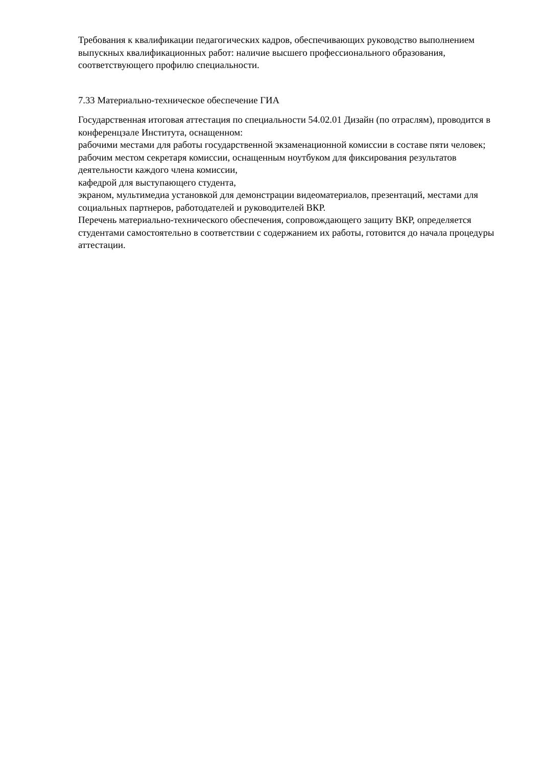Требования к квалификации педагогических кадров, обеспечивающих руководство выполнением выпускных квалификационных работ: наличие высшего профессионального образования, соответствующего профилю специальности.
7.33 Материально-техническое обеспечение ГИА
Государственная итоговая аттестация по специальности 54.02.01 Дизайн (по отраслям), проводится в конференцзале Института, оснащенном:
рабочими местами для работы государственной экзаменационной комиссии в составе пяти человек;
рабочим местом секретаря комиссии, оснащенным ноутбуком для фиксирования результатов деятельности каждого члена комиссии,
кафедрой для выступающего студента,
экраном, мультимедиа установкой для демонстрации видеоматериалов, презентаций, местами для социальных партнеров, работодателей и руководителей ВКР.
Перечень материально-технического обеспечения, сопровождающего защиту ВКР, определяется студентами самостоятельно в соответствии с содержанием их работы, готовится до начала процедуры аттестации.